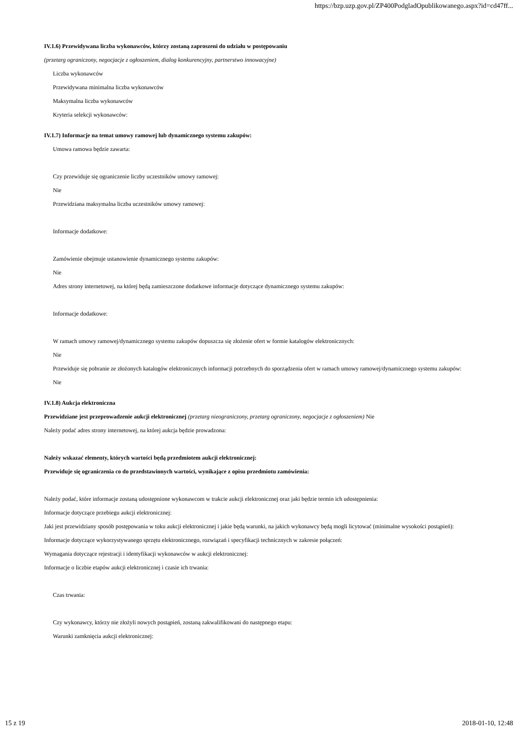https://bzp.uzp.gov.pl/ZP400PodgladOpublikowanego.aspx?id=cd47ff...
IV.1.6) Przewidywana liczba wykonawców, którzy zostaną zaproszeni do udziału w postępowaniu
(przetarg ograniczony, negocjacje z ogłoszeniem, dialog konkurencyjny, partnerstwo innowacyjne)
Liczba wykonawców
Przewidywana minimalna liczba wykonawców
Maksymalna liczba wykonawców
Kryteria selekcji wykonawców:
IV.1.7) Informacje na temat umowy ramowej lub dynamicznego systemu zakupów:
Umowa ramowa będzie zawarta:
Czy przewiduje się ograniczenie liczby uczestników umowy ramowej:
Nie
Przewidziana maksymalna liczba uczestników umowy ramowej:
Informacje dodatkowe:
Zamówienie obejmuje ustanowienie dynamicznego systemu zakupów:
Nie
Adres strony internetowej, na której będą zamieszczone dodatkowe informacje dotyczące dynamicznego systemu zakupów:
Informacje dodatkowe:
W ramach umowy ramowej/dynamicznego systemu zakupów dopuszcza się złożenie ofert w formie katalogów elektronicznych:
Nie
Przewiduje się pobranie ze złożonych katalogów elektronicznych informacji potrzebnych do sporządzenia ofert w ramach umowy ramowej/dynamicznego systemu zakupów:
Nie
IV.1.8) Aukcja elektroniczna
Przewidziane jest przeprowadzenie aukcji elektronicznej (przetarg nieograniczony, przetarg ograniczony, negocjacje z ogłoszeniem) Nie
Należy podać adres strony internetowej, na której aukcja będzie prowadzona:
Należy wskazać elementy, których wartości będą przedmiotem aukcji elektronicznej:
Przewiduje się ograniczenia co do przedstawionych wartości, wynikające z opisu przedmiotu zamówienia:
Należy podać, które informacje zostaną udostępnione wykonawcom w trakcie aukcji elektronicznej oraz jaki będzie termin ich udostępnienia:
Informacje dotyczące przebiegu aukcji elektronicznej:
Jaki jest przewidziany sposób postępowania w toku aukcji elektronicznej i jakie będą warunki, na jakich wykonawcy będą mogli licytować (minimalne wysokości postąpień):
Informacje dotyczące wykorzystywanego sprzętu elektronicznego, rozwiązań i specyfikacji technicznych w zakresie połączeń:
Wymagania dotyczące rejestracji i identyfikacji wykonawców w aukcji elektronicznej:
Informacje o liczbie etapów aukcji elektronicznej i czasie ich trwania:
Czas trwania:
Czy wykonawcy, którzy nie złożyli nowych postąpień, zostaną zakwalifikowani do następnego etapu:
Warunki zamknięcia aukcji elektronicznej:
15 z 19 2018-01-10, 12:48